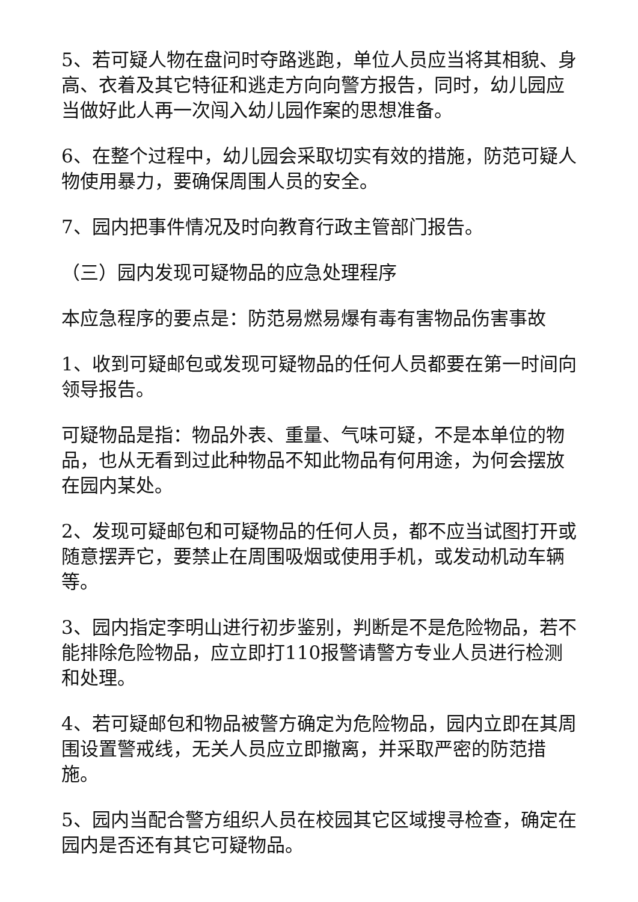5、若可疑人物在盘问时夺路逃跑，单位人员应当将其相貌、身高、衣着及其它特征和逃走方向向警方报告，同时，幼儿园应当做好此人再一次闯入幼儿园作案的思想准备。
6、在整个过程中，幼儿园会采取切实有效的措施，防范可疑人物使用暴力，要确保周围人员的安全。
7、园内把事件情况及时向教育行政主管部门报告。
（三）园内发现可疑物品的应急处理程序
本应急程序的要点是：防范易燃易爆有毒有害物品伤害事故
1、收到可疑邮包或发现可疑物品的任何人员都要在第一时间向领导报告。
可疑物品是指：物品外表、重量、气味可疑，不是本单位的物品，也从无看到过此种物品不知此物品有何用途，为何会摆放在园内某处。
2、发现可疑邮包和可疑物品的任何人员，都不应当试图打开或随意摆弄它，要禁止在周围吸烟或使用手机，或发动机动车辆等。
3、园内指定李明山进行初步鉴别，判断是不是危险物品，若不能排除危险物品，应立即打110报警请警方专业人员进行检测和处理。
4、若可疑邮包和物品被警方确定为危险物品，园内立即在其周围设置警戒线，无关人员应立即撤离，并采取严密的防范措施。
5、园内当配合警方组织人员在校园其它区域搜寻检查，确定在园内是否还有其它可疑物品。